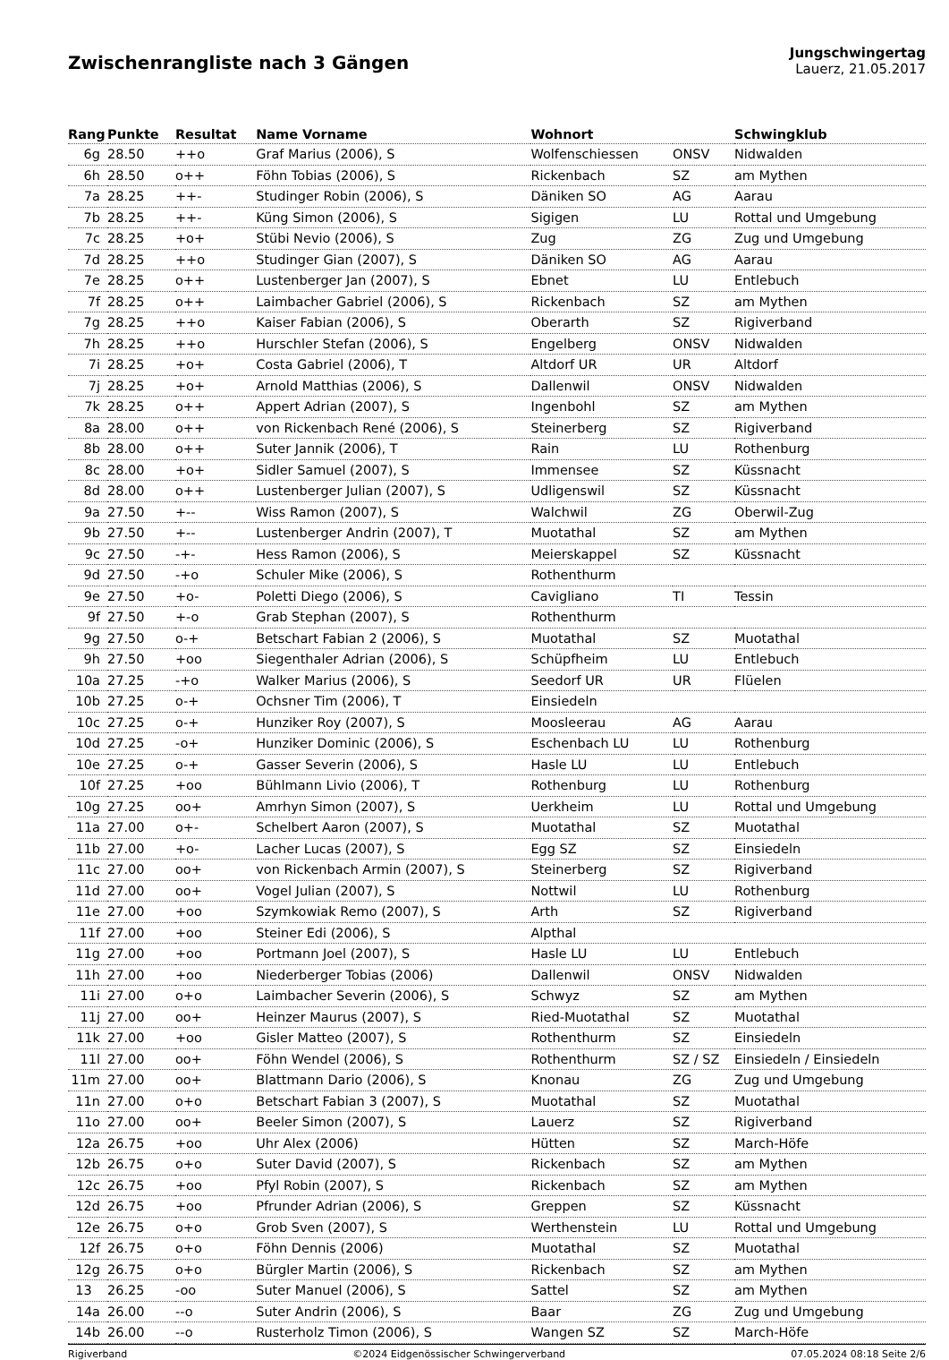Zwischenrangliste nach 3 Gängen
Jungschwingertag
Lauerz, 21.05.2017
| Rang | Punkte | Resultat | Name Vorname | Wohnort | | Schwingklub |
| --- | --- | --- | --- | --- | --- | --- |
| 6g | 28.50 | ++o | Graf Marius (2006), S | Wolfenschiessen | ONSV | Nidwalden |
| 6h | 28.50 | o++ | Föhn Tobias (2006), S | Rickenbach | SZ | am Mythen |
| 7a | 28.25 | ++- | Studinger Robin (2006), S | Däniken SO | AG | Aarau |
| 7b | 28.25 | ++- | Küng Simon (2006), S | Sigigen | LU | Rottal und Umgebung |
| 7c | 28.25 | +o+ | Stübi Nevio (2006), S | Zug | ZG | Zug und Umgebung |
| 7d | 28.25 | ++o | Studinger Gian (2007), S | Däniken SO | AG | Aarau |
| 7e | 28.25 | o++ | Lustenberger Jan (2007), S | Ebnet | LU | Entlebuch |
| 7f | 28.25 | o++ | Laimbacher Gabriel (2006), S | Rickenbach | SZ | am Mythen |
| 7g | 28.25 | ++o | Kaiser Fabian (2006), S | Oberarth | SZ | Rigiverband |
| 7h | 28.25 | ++o | Hurschler Stefan (2006), S | Engelberg | ONSV | Nidwalden |
| 7i | 28.25 | +o+ | Costa Gabriel (2006), T | Altdorf UR | UR | Altdorf |
| 7j | 28.25 | +o+ | Arnold Matthias (2006), S | Dallenwil | ONSV | Nidwalden |
| 7k | 28.25 | o++ | Appert Adrian (2007), S | Ingenbohl | SZ | am Mythen |
| 8a | 28.00 | o++ | von Rickenbach René (2006), S | Steinerberg | SZ | Rigiverband |
| 8b | 28.00 | o++ | Suter Jannik (2006), T | Rain | LU | Rothenburg |
| 8c | 28.00 | +o+ | Sidler Samuel (2007), S | Immensee | SZ | Küssnacht |
| 8d | 28.00 | o++ | Lustenberger Julian (2007), S | Udligenswil | SZ | Küssnacht |
| 9a | 27.50 | +-- | Wiss Ramon (2007), S | Walchwil | ZG | Oberwil-Zug |
| 9b | 27.50 | +-- | Lustenberger Andrin (2007), T | Muotathal | SZ | am Mythen |
| 9c | 27.50 | -+- | Hess Ramon (2006), S | Meierskappel | SZ | Küssnacht |
| 9d | 27.50 | -+o | Schuler Mike (2006), S | Rothenthurm | | |
| 9e | 27.50 | +o- | Poletti Diego (2006), S | Cavigliano | TI | Tessin |
| 9f | 27.50 | +-o | Grab Stephan (2007), S | Rothenthurm | | |
| 9g | 27.50 | o-+ | Betschart Fabian 2 (2006), S | Muotathal | SZ | Muotathal |
| 9h | 27.50 | +oo | Siegenthaler Adrian (2006), S | Schüpfheim | LU | Entlebuch |
| 10a | 27.25 | -+o | Walker Marius (2006), S | Seedorf UR | UR | Flüelen |
| 10b | 27.25 | o-+ | Ochsner Tim (2006), T | Einsiedeln | | |
| 10c | 27.25 | o-+ | Hunziker Roy (2007), S | Moosleerau | AG | Aarau |
| 10d | 27.25 | -o+ | Hunziker Dominic (2006), S | Eschenbach LU | LU | Rothenburg |
| 10e | 27.25 | o-+ | Gasser Severin (2006), S | Hasle LU | LU | Entlebuch |
| 10f | 27.25 | +oo | Bühlmann Livio (2006), T | Rothenburg | LU | Rothenburg |
| 10g | 27.25 | oo+ | Amrhyn Simon (2007), S | Uerkheim | LU | Rottal und Umgebung |
| 11a | 27.00 | o+- | Schelbert Aaron (2007), S | Muotathal | SZ | Muotathal |
| 11b | 27.00 | +o- | Lacher Lucas (2007), S | Egg SZ | SZ | Einsiedeln |
| 11c | 27.00 | oo+ | von Rickenbach Armin (2007), S | Steinerberg | SZ | Rigiverband |
| 11d | 27.00 | oo+ | Vogel Julian (2007), S | Nottwil | LU | Rothenburg |
| 11e | 27.00 | +oo | Szymkowiak Remo (2007), S | Arth | SZ | Rigiverband |
| 11f | 27.00 | +oo | Steiner Edi (2006), S | Alpthal | | |
| 11g | 27.00 | +oo | Portmann Joel (2007), S | Hasle LU | LU | Entlebuch |
| 11h | 27.00 | +oo | Niederberger Tobias (2006) | Dallenwil | ONSV | Nidwalden |
| 11i | 27.00 | o+o | Laimbacher Severin (2006), S | Schwyz | SZ | am Mythen |
| 11j | 27.00 | oo+ | Heinzer Maurus (2007), S | Ried-Muotathal | SZ | Muotathal |
| 11k | 27.00 | +oo | Gisler Matteo (2007), S | Rothenthurm | SZ | Einsiedeln |
| 11l | 27.00 | oo+ | Föhn Wendel (2006), S | Rothenthurm | SZ / SZ | Einsiedeln / Einsiedeln |
| 11m | 27.00 | oo+ | Blattmann Dario (2006), S | Knonau | ZG | Zug und Umgebung |
| 11n | 27.00 | o+o | Betschart Fabian 3 (2007), S | Muotathal | SZ | Muotathal |
| 11o | 27.00 | oo+ | Beeler Simon (2007), S | Lauerz | SZ | Rigiverband |
| 12a | 26.75 | +oo | Uhr Alex (2006) | Hütten | SZ | March-Höfe |
| 12b | 26.75 | o+o | Suter David (2007), S | Rickenbach | SZ | am Mythen |
| 12c | 26.75 | +oo | Pfyl Robin (2007), S | Rickenbach | SZ | am Mythen |
| 12d | 26.75 | +oo | Pfrunder Adrian (2006), S | Greppen | SZ | Küssnacht |
| 12e | 26.75 | o+o | Grob Sven (2007), S | Werthenstein | LU | Rottal und Umgebung |
| 12f | 26.75 | o+o | Föhn Dennis (2006) | Muotathal | SZ | Muotathal |
| 12g | 26.75 | o+o | Bürgler Martin (2006), S | Rickenbach | SZ | am Mythen |
| 13 | 26.25 | -oo | Suter Manuel (2006), S | Sattel | SZ | am Mythen |
| 14a | 26.00 | --o | Suter Andrin (2006), S | Baar | ZG | Zug und Umgebung |
| 14b | 26.00 | --o | Rusterholz Timon (2006), S | Wangen SZ | SZ | March-Höfe |
Rigiverband ©2024 Eidgenössischer Schwingerverband 07.05.2024 08:18 Seite 2/6